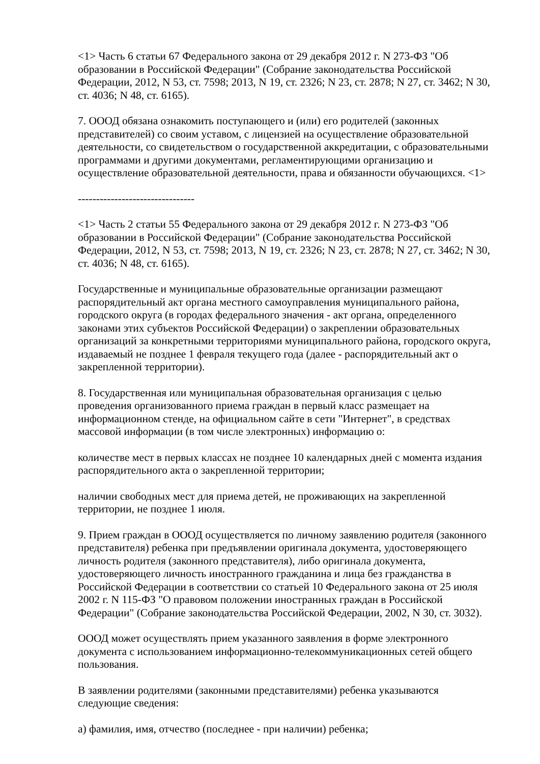<1> Часть 6 статьи 67 Федерального закона от 29 декабря 2012 г. N 273-ФЗ "Об образовании в Российской Федерации" (Собрание законодательства Российской Федерации, 2012, N 53, ст. 7598; 2013, N 19, ст. 2326; N 23, ст. 2878; N 27, ст. 3462; N 30, ст. 4036; N 48, ст. 6165).
7. ОООД обязана ознакомить поступающего и (или) его родителей (законных представителей) со своим уставом, с лицензией на осуществление образовательной деятельности, со свидетельством о государственной аккредитации, с образовательными программами и другими документами, регламентирующими организацию и осуществление образовательной деятельности, права и обязанности обучающихся. <1>
--------------------------------
<1> Часть 2 статьи 55 Федерального закона от 29 декабря 2012 г. N 273-ФЗ "Об образовании в Российской Федерации" (Собрание законодательства Российской Федерации, 2012, N 53, ст. 7598; 2013, N 19, ст. 2326; N 23, ст. 2878; N 27, ст. 3462; N 30, ст. 4036; N 48, ст. 6165).
Государственные и муниципальные образовательные организации размещают распорядительный акт органа местного самоуправления муниципального района, городского округа (в городах федерального значения - акт органа, определенного законами этих субъектов Российской Федерации) о закреплении образовательных организаций за конкретными территориями муниципального района, городского округа, издаваемый не позднее 1 февраля текущего года (далее - распорядительный акт о закрепленной территории).
8. Государственная или муниципальная образовательная организация с целью проведения организованного приема граждан в первый класс размещает на информационном стенде, на официальном сайте в сети "Интернет", в средствах массовой информации (в том числе электронных) информацию о:
количестве мест в первых классах не позднее 10 календарных дней с момента издания распорядительного акта о закрепленной территории;
наличии свободных мест для приема детей, не проживающих на закрепленной территории, не позднее 1 июля.
9. Прием граждан в ОООД осуществляется по личному заявлению родителя (законного представителя) ребенка при предъявлении оригинала документа, удостоверяющего личность родителя (законного представителя), либо оригинала документа, удостоверяющего личность иностранного гражданина и лица без гражданства в Российской Федерации в соответствии со статьей 10 Федерального закона от 25 июля 2002 г. N 115-ФЗ "О правовом положении иностранных граждан в Российской Федерации" (Собрание законодательства Российской Федерации, 2002, N 30, ст. 3032).
ОООД может осуществлять прием указанного заявления в форме электронного документа с использованием информационно-телекоммуникационных сетей общего пользования.
В заявлении родителями (законными представителями) ребенка указываются следующие сведения:
а) фамилия, имя, отчество (последнее - при наличии) ребенка;